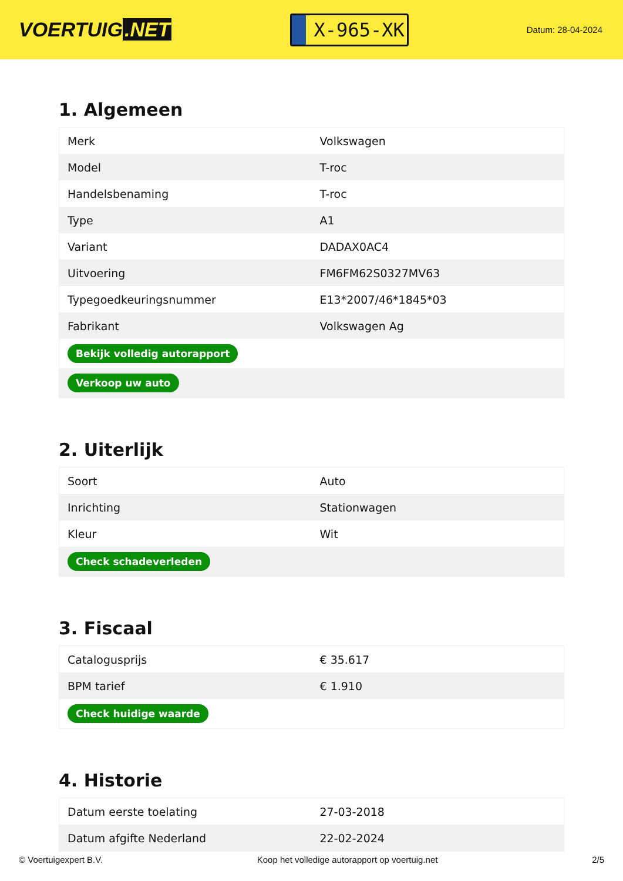VOERTUIG.NET
X-965-XK
Datum: 28-04-2024
1. Algemeen
| Merk | Volkswagen |
| Model | T-roc |
| Handelsbenaming | T-roc |
| Type | A1 |
| Variant | DADAX0AC4 |
| Uitvoering | FM6FM62S0327MV63 |
| Typegoedkeuringsnummer | E13*2007/46*1845*03 |
| Fabrikant | Volkswagen Ag |
| Bekijk volledig autorapport | |
| Verkoop uw auto | |
2. Uiterlijk
| Soort | Auto |
| Inrichting | Stationwagen |
| Kleur | Wit |
| Check schadeverleden | |
3. Fiscaal
| Catalogusprijs | € 35.617 |
| BPM tarief | € 1.910 |
| Check huidige waarde | |
4. Historie
| Datum eerste toelating | 27-03-2018 |
| Datum afgifte Nederland | 22-02-2024 |
© Voertuigexpert B.V. Koop het volledige autorapport op voertuig.net 2/5